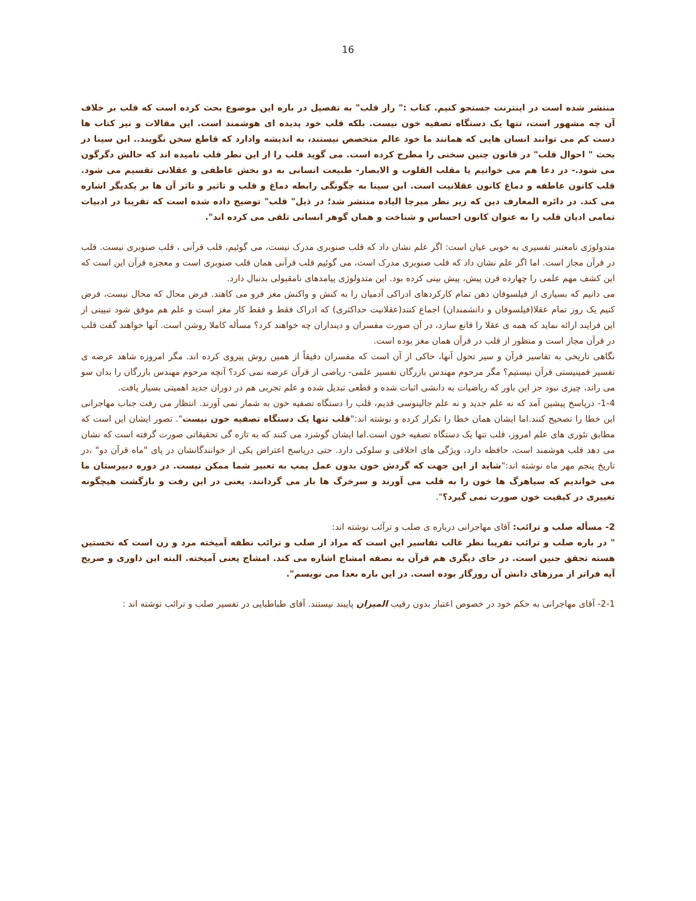16
منتشر شده است در اینترنت جستجو کنیم. کتاب :" راز قلب" به تفصیل در باره این موضوع بحث کرده است که قلب بر خلاف آن چه مشهور است، تنها یک دستگاه تصفیه خون نیست. بلکه قلب خود پدیده ای هوشمند است. این مقالات و نیز کتاب ها دست کم می توانند انسان هایی که همانند ما خود عالم متخصص نیستند، به اندیشه وادارد که قاطع سخن نگویند.. ابن سینا در بحث " احوال قلب" در قانون چنین سخنی را مطرح کرده است. می گوید قلب را از این نطر قلب نامیده اند که حالش دگرگون می شود.- در دعا هم می خوانیم یا مقلب القلوب و الابصار- طبیعت انسانی به دو بخش عاطفی و عقلانی تقسیم می شود. قلب کانون عاطفه و دماغ کانون عقلانیت است. ابن سینا به چگونگی رابطه دماغ و قلب و تاثیر و تاثر آن ها بر یکدیگر اشاره می کند. در دائره المعارف دین که زیر نظر میرچا الیاده منتشر شد؛ در ذیل" قلب" توضیح داده شده است که تقریبا در ادبیات تمامی ادیان قلب را به عنوان کانون احساس و شناخت و همان گوهر انسانی تلقی می کرده اند".
متدولوژی نامعتبر تفسیری به خوبی عیان است: اگر علم نشان داد که قلب صنوبری مدرک نیست، می گوئیم، قلب قرآنی ، قلب صنوبری نیست. قلب در قرآن مجاز است. اما اگر علم نشان داد که قلب صنوبری مدرک است، می گوئیم قلب قرآنی همان قلب صنوبری است و معجزه قرآن این است که این کشف مهم علمی را چهارده قرن پیش، پیش بینی کرده بود. این متدولوژی پیامدهای نامقبولی بدنبال دارد.
می دانیم که بسیاری از فیلسوفان ذهن تمام کارکردهای ادراکی آدمیان را به کنش و واکنش مغز فرو می کاهند. فرض محال که محال نیست، فرض کنیم یک روز تمام عقلا(فیلسوفان و دانشمندان) اجماع کنند(عقلانیت حداکثری) که ادراک فقط و فقط کار مغز است و علم هم موفق شود تبیینی از این فرایند ارائه نماید که همه ی عقلا را قانع سازد، در آن صورت مفسران و دینداران چه خواهند کرد؟ مسأله کاملا روشن است. آنها خواهند گفت قلب در قرآن مجاز است و منظور از قلب در قرآن همان مغز بوده است.
نگاهی تاریخی به تفاسیر قرآن و سیر تحول آنها، حاکی از آن است که مفسران دقیقاً از همین روش پیروی کرده اند. مگر امروزه شاهد عرضه ی تفسیر فمینیستی قرآن نیستیم؟ مگر مرحوم مهندس بازرگان تفسیر علمی- ریاضی از قرآن عرضه نمی کرد؟ آنچه مرحوم مهندس بازرگان را بدان سو می راند، چیزی نبود جز این باور که ریاضیات به دانشی اثبات شده و قطعی تبدیل شده و علم تجربی هم در دوران جدید اهمیتی بسیار یافت.
1-4- درپاسخ پیشین آمد که نه علم جدید و نه علم جالینوسی قدیم، قلب را دستگاه تصفیه خون به شمار نمی آورند. انتظار می رفت جناب مهاجرانی این خطا را تصحیح کنند.اما ایشان همان خطا را تکرار کرده و نوشته اند:"قلب تنها یک دستگاه تصفیه خون نیست". تصور ایشان این است که مطابق تئوری های علم امروز، قلب تنها یک دستگاه تصفیه خون است.اما ایشان گوشزد می کنند که به تازه گی تحقیقاتی صورت گرفته است که نشان می دهد قلب هوشمند است، حافظه دارد، ویژگی های اخلاقی و سلوکی دارد. حتی درپاسخ اعتراض یکی از خوانندگانشان در پای "ماه قرآن دو" ،در تاریخ پنجم مهر ماه نوشته اند:"شاید از این جهت که گردش خون بدون عمل پمپ به تعبیر شما ممکن نیست. در دوره دبیرستان ما می خواندیم که سیاهرگ ها خون را به قلب می آورند و سرخرگ ها باز می گردانند. یعنی در این رفت و بازگشت هیچگونه تغییری در کیفیت خون صورت نمی گیرد؟".
2- مسأله صلب و ترائب: آقای مهاجرانی درباره ی صلب و ترآئب نوشته اند:
" در باره صلب و ترائب تقریبا نظر غالب تفاسیر این است که مراد از صلب و ترائب نطفه آمیخته مرد و زن است که نخستین هسته تحقق جنین است. در جای دیگری هم قرآن به نصفه امشاج اشاره می کند. امشاج یعنی آمیخته. البته این داوری و صریح آیه فراتر از مرزهای دانش آن روزگار بوده است. در این باره بعدا می نویسم".
2-1- آقای مهاجرانی به حکم خود در خصوص اعتبار بدون رقیب المیزان پایبند نیستند. آقای طباطبایی در تفسیر صلب و ترائب نوشته اند :